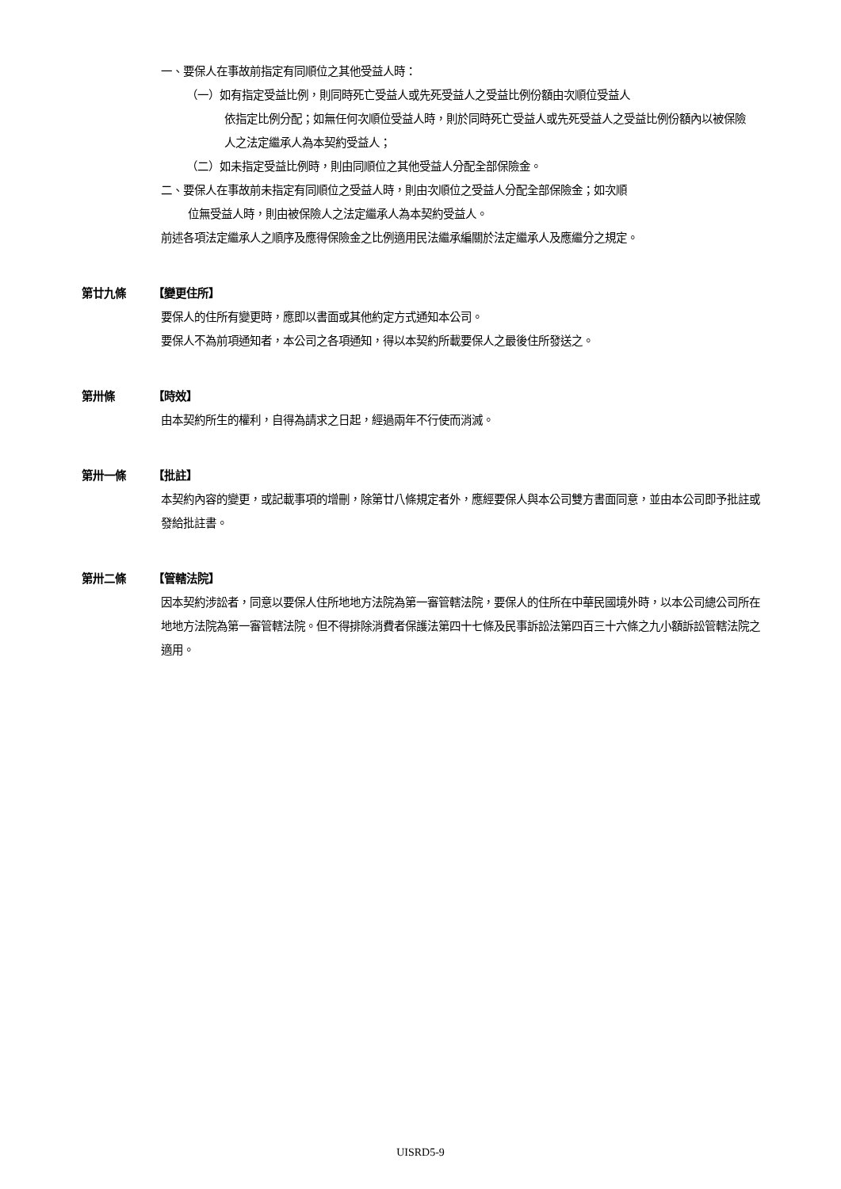一、要保人在事故前指定有同順位之其他受益人時：
（一）如有指定受益比例，則同時死亡受益人或先死受益人之受益比例份額由次順位受益人
依指定比例分配；如無任何次順位受益人時，則於同時死亡受益人或先死受益人之受益比例份額內以被保險人之法定繼承人為本契約受益人；
（二）如未指定受益比例時，則由同順位之其他受益人分配全部保險金。
二、要保人在事故前未指定有同順位之受益人時，則由次順位之受益人分配全部保險金；如次順
位無受益人時，則由被保險人之法定繼承人為本契約受益人。
前述各項法定繼承人之順序及應得保險金之比例適用民法繼承編關於法定繼承人及應繼分之規定。
第廿九條 【變更住所】
要保人的住所有變更時，應即以書面或其他約定方式通知本公司。
要保人不為前項通知者，本公司之各項通知，得以本契約所載要保人之最後住所發送之。
第卅條 【時效】
由本契約所生的權利，自得為請求之日起，經過兩年不行使而消滅。
第卅一條 【批註】
本契約內容的變更，或記載事項的增刪，除第廿八條規定者外，應經要保人與本公司雙方書面同意，並由本公司即予批註或發給批註書。
第卅二條 【管轄法院】
因本契約涉訟者，同意以要保人住所地地方法院為第一審管轄法院，要保人的住所在中華民國境外時，以本公司總公司所在地地方法院為第一審管轄法院。但不得排除消費者保護法第四十七條及民事訴訟法第四百三十六條之九小額訴訟管轄法院之適用。
UISRD5-9